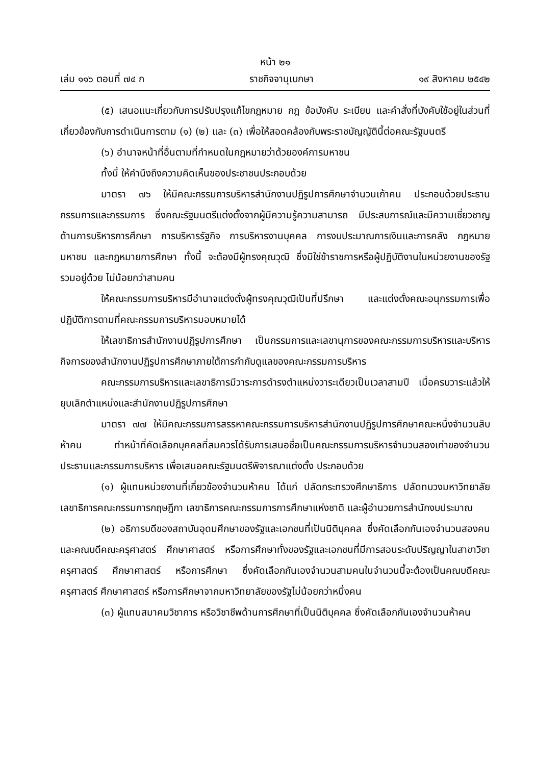หน้า ๒๑
เล่ม ๑๑๖ ตอนที่ ๗๔ ก ราชกิจจานุเบกษา ๑๙ สิงหาคม ๒๕๔๒
(๕) เสนอแนะเกี่ยวกับการปรับปรุงแก้ไขกฎหมาย กฎ ข้อบังคับ ระเบียบ และคำสั่งที่บังคับใช้อยู่ในส่วนที่เกี่ยวข้องกับการดำเนินการตาม (๑) (๒) และ (๓) เพื่อให้สอดคล้องกับพระราชบัญญัตินี้ต่อคณะรัฐมนตรี
(๖) อำนาจหน้าที่อื่นตามที่กำหนดในกฎหมายว่าด้วยองค์การมหาชน
ทั้งนี้ ให้คำนึงถึงความคิดเห็นของประชาชนประกอบด้วย
มาตรา ๗๖ ให้มีคณะกรรมการบริหารสำนักงานปฏิรูปการศึกษาจำนวนเก้าคน ประกอบด้วยประธานกรรมการและกรรมการ ซึ่งคณะรัฐมนตรีแต่งตั้งจากผู้มีความรู้ความสามารถ มีประสบการณ์และมีความเชี่ยวชาญด้านการบริหารการศึกษา การบริหารรัฐกิจ การบริหารงานบุคคล การงบประมาณการเงินและการคลัง กฎหมายมหาชน และกฎหมายการศึกษา ทั้งนี้ จะต้องมีผู้ทรงคุณวุฒิ ซึ่งมิใช่ข้าราชการหรือผู้ปฏิบัติงานในหน่วยงานของรัฐรวมอยู่ด้วย ไม่น้อยกว่าสามคน
ให้คณะกรรมการบริหารมีอำนาจแต่งตั้งผู้ทรงคุณวุฒิเป็นที่ปรึกษา และแต่งตั้งคณะอนุกรรมการเพื่อปฏิบัติการตามที่คณะกรรมการบริหารมอบหมายได้
ให้เลขาธิการสำนักงานปฏิรูปการศึกษา เป็นกรรมการและเลขานุการของคณะกรรมการบริหารและบริหารกิจการของสำนักงานปฏิรูปการศึกษาภายใต้การกำกับดูแลของคณะกรรมการบริหาร
คณะกรรมการบริหารและเลขาธิการมีวาระการดำรงตำแหน่งวาระเดียวเป็นเวลาสามปี เมื่อครบวาระแล้วให้ยุบเลิกตำแหน่งและสำนักงานปฏิรูปการศึกษา
มาตรา ๗๗ ให้มีคณะกรรมการสรรหาคณะกรรมการบริหารสำนักงานปฏิรูปการศึกษาคณะหนึ่งจำนวนสิบห้าคน ทำหน้าที่คัดเลือกบุคคลที่สมควรได้รับการเสนอชื่อเป็นคณะกรรมการบริหารจำนวนสองเท่าของจำนวนประธานและกรรมการบริหาร เพื่อเสนอคณะรัฐมนตรีพิจารณาแต่งตั้ง ประกอบด้วย
(๑) ผู้แทนหน่วยงานที่เกี่ยวข้องจำนวนห้าคน ได้แก่ ปลัดกระทรวงศึกษาธิการ ปลัดทบวงมหาวิทยาลัย เลขาธิการคณะกรรมการกฤษฎีกา เลขาธิการคณะกรรมการการศึกษาแห่งชาติ และผู้อำนวยการสำนักงบประมาณ
(๒) อธิการบดีของสถาบันอุดมศึกษาของรัฐและเอกชนที่เป็นนิติบุคคล ซึ่งคัดเลือกกันเองจำนวนสองคน และคณบดีคณะครุศาสตร์ ศึกษาศาสตร์ หรือการศึกษาทั้งของรัฐและเอกชนที่มีการสอนระดับปริญญาในสาขาวิชาครุศาสตร์ ศึกษาศาสตร์ หรือการศึกษา ซึ่งคัดเลือกกันเองจำนวนสามคนในจำนวนนี้จะต้องเป็นคณบดีคณะครุศาสตร์ ศึกษาศาสตร์ หรือการศึกษาจากมหาวิทยาลัยของรัฐไม่น้อยกว่าหนึ่งคน
(๓) ผู้แทนสมาคมวิชาการ หรือวิชาชีพด้านการศึกษาที่เป็นนิติบุคคล ซึ่งคัดเลือกกันเองจำนวนห้าคน